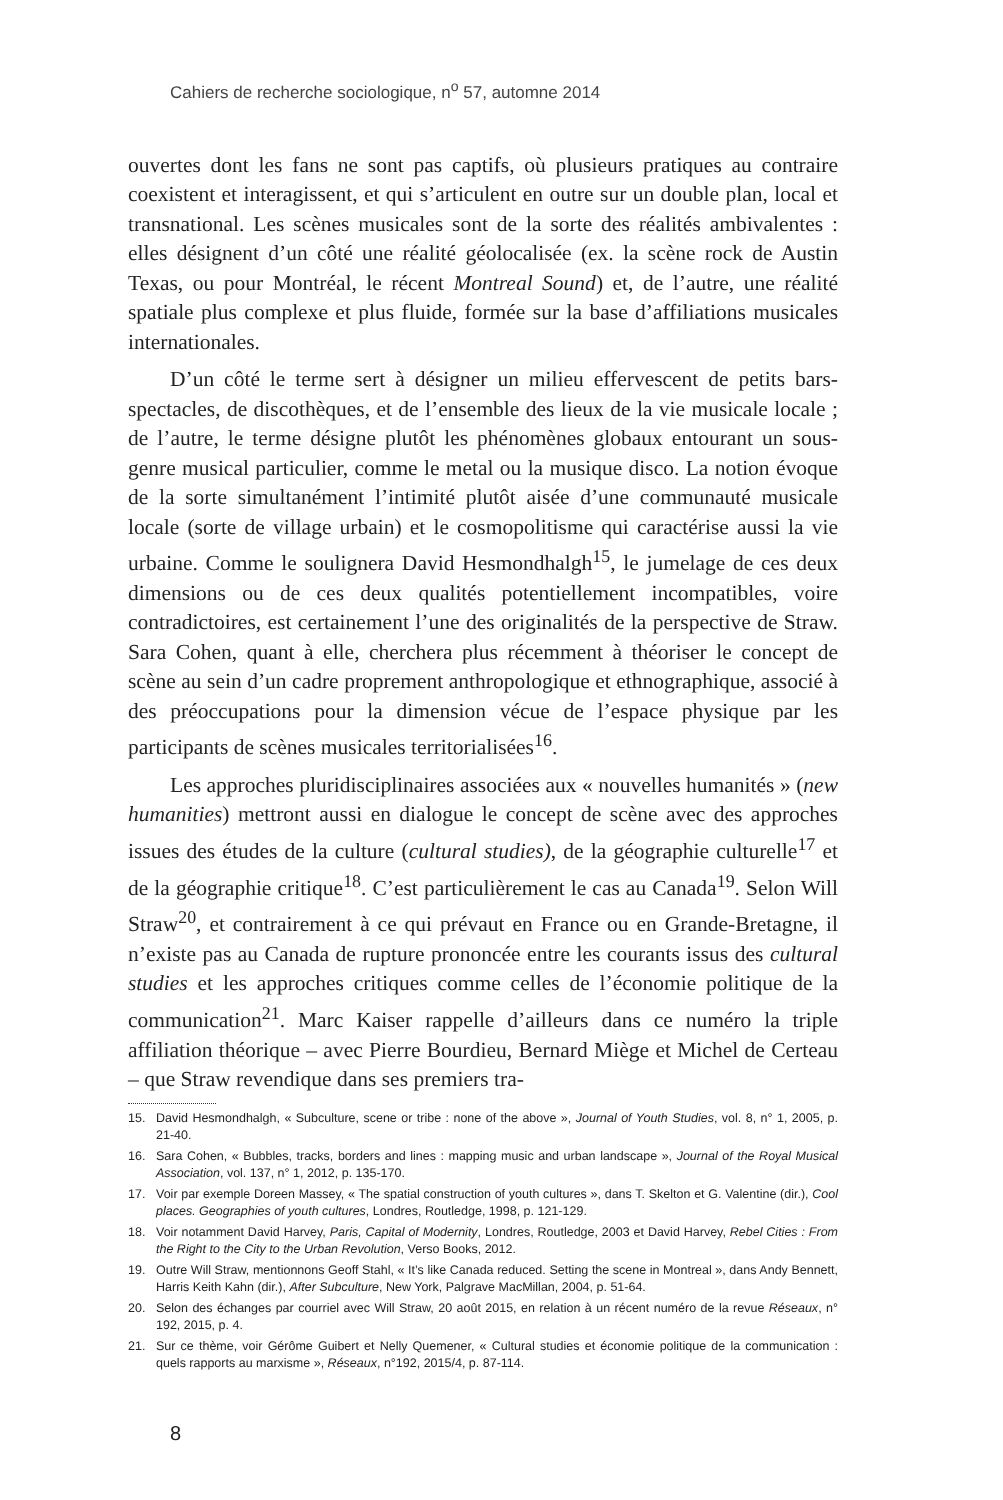Cahiers de recherche sociologique, n<sup>o</sup> 57, automne 2014
ouvertes dont les fans ne sont pas captifs, où plusieurs pratiques au contraire coexistent et interagissent, et qui s’articulent en outre sur un double plan, local et transnational. Les scènes musicales sont de la sorte des réalités ambivalentes : elles désignent d’un côté une réalité géolocalisée (ex. la scène rock de Austin Texas, ou pour Montréal, le récent Montreal Sound) et, de l’autre, une réalité spatiale plus complexe et plus fluide, formée sur la base d’affiliations musicales internationales.
D’un côté le terme sert à désigner un milieu effervescent de petits bars-spectacles, de discothèques, et de l’ensemble des lieux de la vie musicale locale ; de l’autre, le terme désigne plutôt les phénomènes globaux entourant un sous-genre musical particulier, comme le metal ou la musique disco. La notion évoque de la sorte simultanément l’intimité plutôt aisée d’une communauté musicale locale (sorte de village urbain) et le cosmopolitisme qui caractérise aussi la vie urbaine. Comme le soulignera David Hesmondhalgh<sup>15</sup>, le jumelage de ces deux dimensions ou de ces deux qualités potentiellement incompatibles, voire contradictoires, est certainement l’une des originalités de la perspective de Straw. Sara Cohen, quant à elle, cherchera plus récemment à théoriser le concept de scène au sein d’un cadre proprement anthropologique et ethnographique, associé à des préoccupations pour la dimension vécue de l’espace physique par les participants de scènes musicales territorialisées<sup>16</sup>.
Les approches pluridisciplinaires associées aux « nouvelles humanités » (new humanities) mettront aussi en dialogue le concept de scène avec des approches issues des études de la culture (cultural studies), de la géographie culturelle<sup>17</sup> et de la géographie critique<sup>18</sup>. C’est particulièrement le cas au Canada<sup>19</sup>. Selon Will Straw<sup>20</sup>, et contrairement à ce qui prévaut en France ou en Grande-Bretagne, il n’existe pas au Canada de rupture prononcée entre les courants issus des cultural studies et les approches critiques comme celles de l’économie politique de la communication<sup>21</sup>. Marc Kaiser rappelle d’ailleurs dans ce numéro la triple affiliation théorique – avec Pierre Bourdieu, Bernard Miège et Michel de Certeau – que Straw revendique dans ses premiers tra-
15. David Hesmondhalgh, « Subculture, scene or tribe : none of the above », Journal of Youth Studies, vol. 8, n° 1, 2005, p. 21-40.
16. Sara Cohen, « Bubbles, tracks, borders and lines : mapping music and urban landscape », Journal of the Royal Musical Association, vol. 137, n° 1, 2012, p. 135-170.
17. Voir par exemple Doreen Massey, « The spatial construction of youth cultures », dans T. Skelton et G. Valentine (dir.), Cool places. Geographies of youth cultures, Londres, Routledge, 1998, p. 121-129.
18. Voir notamment David Harvey, Paris, Capital of Modernity, Londres, Routledge, 2003 et David Harvey, Rebel Cities : From the Right to the City to the Urban Revolution, Verso Books, 2012.
19. Outre Will Straw, mentionnons Geoff Stahl, « It’s like Canada reduced. Setting the scene in Montreal », dans Andy Bennett, Harris Keith Kahn (dir.), After Subculture, New York, Palgrave MacMillan, 2004, p. 51-64.
20. Selon des échanges par courriel avec Will Straw, 20 août 2015, en relation à un récent numéro de la revue Réseaux, n° 192, 2015, p. 4.
21. Sur ce thème, voir Gérôme Guibert et Nelly Quemener, « Cultural studies et économie politique de la communication : quels rapports au marxisme », Réseaux, n°192, 2015/4, p. 87-114.
8